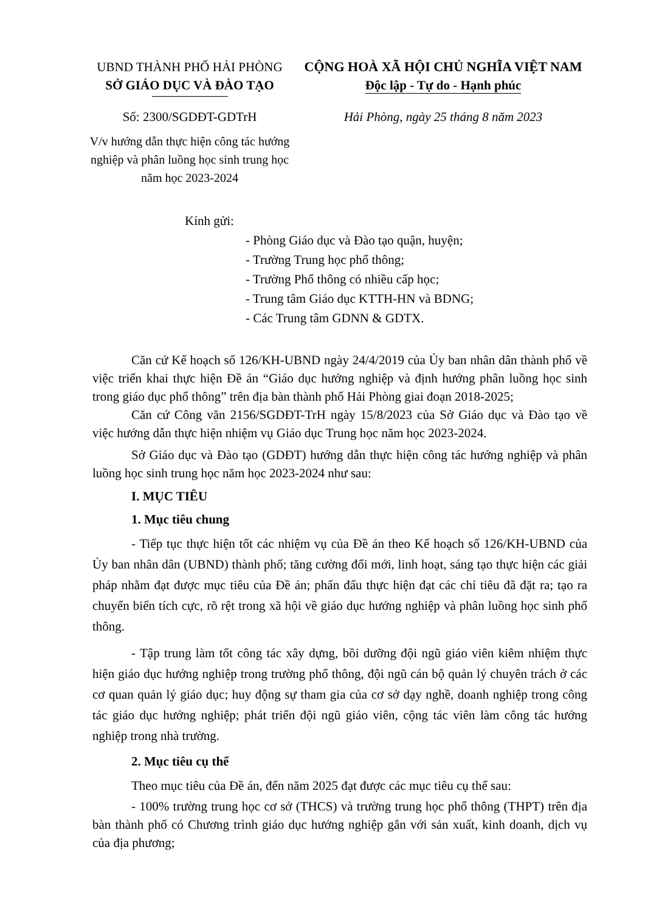UBND THÀNH PHỐ HẢI PHÒNG
SỞ GIÁO DỤC VÀ ĐÀO TẠO
Số: 2300/SGDĐT-GDTrH
V/v hướng dẫn thực hiện công tác hướng nghiệp và phân luồng học sinh trung học năm học 2023-2024
CỘNG HOÀ XÃ HỘI CHỦ NGHĨA VIỆT NAM
Độc lập - Tự do - Hạnh phúc
Hải Phòng, ngày 25 tháng 8 năm 2023
Kính gửi:
- Phòng Giáo dục và Đào tạo quận, huyện;
- Trường Trung học phổ thông;
- Trường Phổ thông có nhiều cấp học;
- Trung tâm Giáo dục KTTH-HN và BDNG;
- Các Trung tâm GDNN & GDTX.
Căn cứ Kế hoạch số 126/KH-UBND ngày 24/4/2019 của Ủy ban nhân dân thành phố về việc triển khai thực hiện Đề án “Giáo dục hướng nghiệp và định hướng phân luồng học sinh trong giáo dục phổ thông” trên địa bàn thành phố Hải Phòng giai đoạn 2018-2025;
Căn cứ Công văn 2156/SGDĐT-TrH ngày 15/8/2023 của Sở Giáo dục và Đào tạo về việc hướng dẫn thực hiện nhiệm vụ Giáo dục Trung học năm học 2023-2024.
Sở Giáo dục và Đào tạo (GDĐT) hướng dẫn thực hiện công tác hướng nghiệp và phân luồng học sinh trung học năm học 2023-2024 như sau:
I. MỤC TIÊU
1. Mục tiêu chung
- Tiếp tục thực hiện tốt các nhiệm vụ của Đề án theo Kế hoạch số 126/KH-UBND của Ủy ban nhân dân (UBND) thành phố; tăng cường đổi mới, linh hoạt, sáng tạo thực hiện các giải pháp nhằm đạt được mục tiêu của Đề án; phấn đấu thực hiện đạt các chỉ tiêu đã đặt ra; tạo ra chuyển biến tích cực, rõ rệt trong xã hội về giáo dục hướng nghiệp và phân luồng học sinh phổ thông.
- Tập trung làm tốt công tác xây dựng, bồi dưỡng đội ngũ giáo viên kiêm nhiệm thực hiện giáo dục hướng nghiệp trong trường phổ thông, đội ngũ cán bộ quản lý chuyên trách ở các cơ quan quản lý giáo dục; huy động sự tham gia của cơ sở dạy nghề, doanh nghiệp trong công tác giáo dục hướng nghiệp; phát triển đội ngũ giáo viên, cộng tác viên làm công tác hướng nghiệp trong nhà trường.
2. Mục tiêu cụ thể
Theo mục tiêu của Đề án, đến năm 2025 đạt được các mục tiêu cụ thể sau:
- 100% trường trung học cơ sở (THCS) và trường trung học phổ thông (THPT) trên địa bàn thành phố có Chương trình giáo dục hướng nghiệp gắn với sản xuất, kinh doanh, dịch vụ của địa phương;